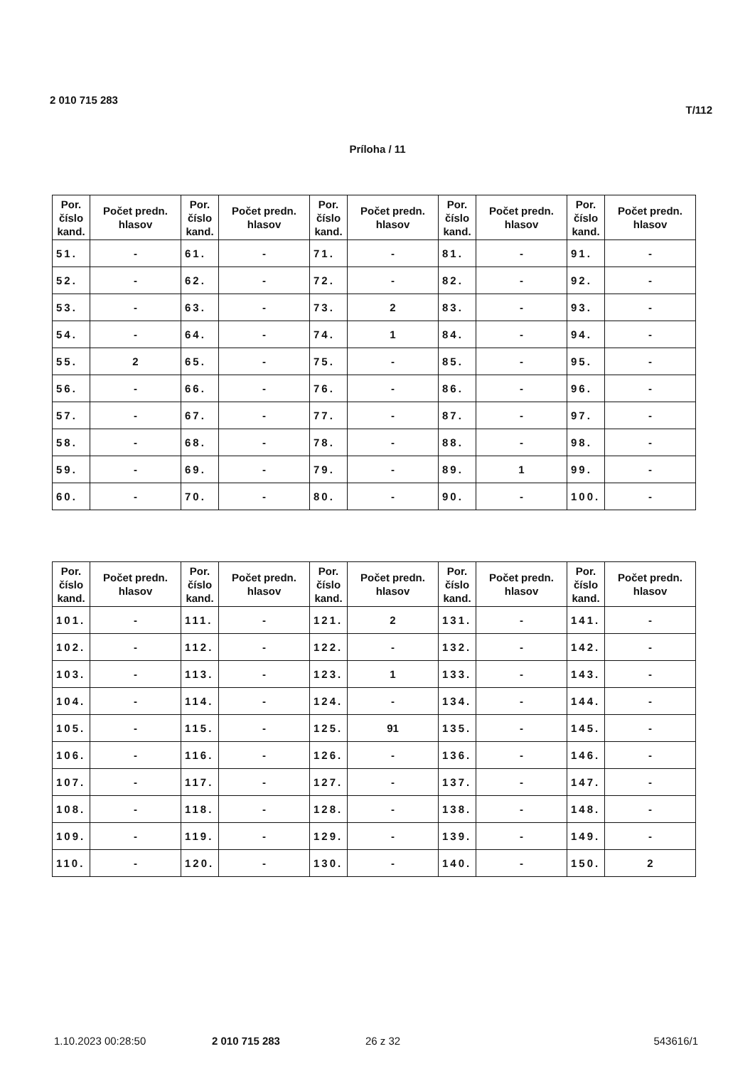2 010 715 283 T/112
Príloha / 11
| Por. číslo kand. | Počet predn. hlasov | Por. číslo kand. | Počet predn. hlasov | Por. číslo kand. | Počet predn. hlasov | Por. číslo kand. | Počet predn. hlasov | Por. číslo kand. | Počet predn. hlasov |
| --- | --- | --- | --- | --- | --- | --- | --- | --- | --- |
| 51. | - | 61. | - | 71. | - | 81. | - | 91. | - |
| 52. | - | 62. | - | 72. | - | 82. | - | 92. | - |
| 53. | - | 63. | - | 73. | 2 | 83. | - | 93. | - |
| 54. | - | 64. | - | 74. | 1 | 84. | - | 94. | - |
| 55. | 2 | 65. | - | 75. | - | 85. | - | 95. | - |
| 56. | - | 66. | - | 76. | - | 86. | - | 96. | - |
| 57. | - | 67. | - | 77. | - | 87. | - | 97. | - |
| 58. | - | 68. | - | 78. | - | 88. | - | 98. | - |
| 59. | - | 69. | - | 79. | - | 89. | 1 | 99. | - |
| 60. | - | 70. | - | 80. | - | 90. | - | 100. | - |
| Por. číslo kand. | Počet predn. hlasov | Por. číslo kand. | Počet predn. hlasov | Por. číslo kand. | Počet predn. hlasov | Por. číslo kand. | Počet predn. hlasov | Por. číslo kand. | Počet predn. hlasov |
| --- | --- | --- | --- | --- | --- | --- | --- | --- | --- |
| 101. | - | 111. | - | 121. | 2 | 131. | - | 141. | - |
| 102. | - | 112. | - | 122. | - | 132. | - | 142. | - |
| 103. | - | 113. | - | 123. | 1 | 133. | - | 143. | - |
| 104. | - | 114. | - | 124. | - | 134. | - | 144. | - |
| 105. | - | 115. | - | 125. | 91 | 135. | - | 145. | - |
| 106. | - | 116. | - | 126. | - | 136. | - | 146. | - |
| 107. | - | 117. | - | 127. | - | 137. | - | 147. | - |
| 108. | - | 118. | - | 128. | - | 138. | - | 148. | - |
| 109. | - | 119. | - | 129. | - | 139. | - | 149. | - |
| 110. | - | 120. | - | 130. | - | 140. | - | 150. | 2 |
1.10.2023 00:28:50 2 010 715 283 26 z 32 543616/1